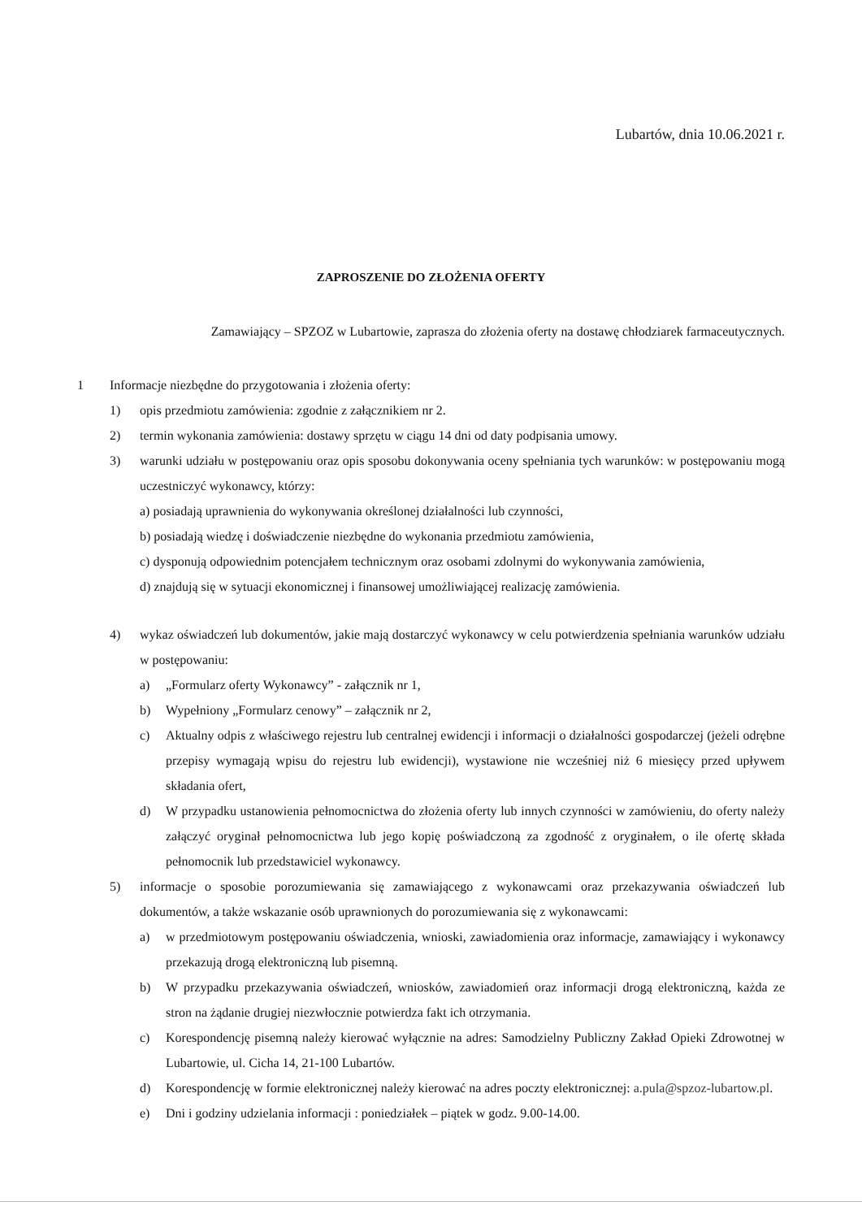Lubartów, dnia 10.06.2021 r.
ZAPROSZENIE DO ZŁOŻENIA OFERTY
Zamawiający – SPZOZ w Lubartowie, zaprasza do złożenia oferty na dostawę chłodziarek farmaceutycznych.
1 Informacje niezbędne do przygotowania i złożenia oferty:
1) opis przedmiotu zamówienia: zgodnie z załącznikiem nr 2.
2) termin wykonania zamówienia: dostawy sprzętu w ciągu 14 dni od daty podpisania umowy.
3) warunki udziału w postępowaniu oraz opis sposobu dokonywania oceny spełniania tych warunków: w postępowaniu mogą uczestniczyć wykonawcy, którzy:
a) posiadają uprawnienia do wykonywania określonej działalności lub czynności,
b) posiadają wiedzę i doświadczenie niezbędne do wykonania przedmiotu zamówienia,
c) dysponują odpowiednim potencjałem technicznym oraz osobami zdolnymi do wykonywania zamówienia,
d) znajdują się w sytuacji ekonomicznej i finansowej umożliwiającej realizację zamówienia.
4) wykaz oświadczeń lub dokumentów, jakie mają dostarczyć wykonawcy w celu potwierdzenia spełniania warunków udziału w postępowaniu:
a) „Formularz oferty Wykonawcy” - załącznik nr 1,
b) Wypełniony „Formularz cenowy” – załącznik nr 2,
c) Aktualny odpis z właściwego rejestru lub centralnej ewidencji i informacji o działalności gospodarczej (jeżeli odrębne przepisy wymagają wpisu do rejestru lub ewidencji), wystawione nie wcześniej niż 6 miesięcy przed upływem składania ofert,
d) W przypadku ustanowienia pełnomocnictwa do złożenia oferty lub innych czynności w zamówieniu, do oferty należy załączyć oryginał pełnomocnictwa lub jego kopię poświadczoną za zgodność z oryginałem, o ile ofertę składa pełnomocnik lub przedstawiciel wykonawcy.
5) informacje o sposobie porozumiewania się zamawiającego z wykonawcami oraz przekazywania oświadczeń lub dokumentów, a także wskazanie osób uprawnionych do porozumiewania się z wykonawcami:
a) w przedmiotowym postępowaniu oświadczenia, wnioski, zawiadomienia oraz informacje, zamawiający i wykonawcy przekazują drogą elektroniczną lub pisemną.
b) W przypadku przekazywania oświadczeń, wniosków, zawiadomień oraz informacji drogą elektroniczną, każda ze stron na żądanie drugiej niezwłocznie potwierdza fakt ich otrzymania.
c) Korespondencję pisemną należy kierować wyłącznie na adres: Samodzielny Publiczny Zakład Opieki Zdrowotnej w Lubartowie, ul. Cicha 14, 21-100 Lubartów.
d) Korespondencję w formie elektronicznej należy kierować na adres poczty elektronicznej: a.pula@spzoz-lubartow.pl.
e) Dni i godziny udzielania informacji : poniedziałek – piątek w godz. 9.00-14.00.